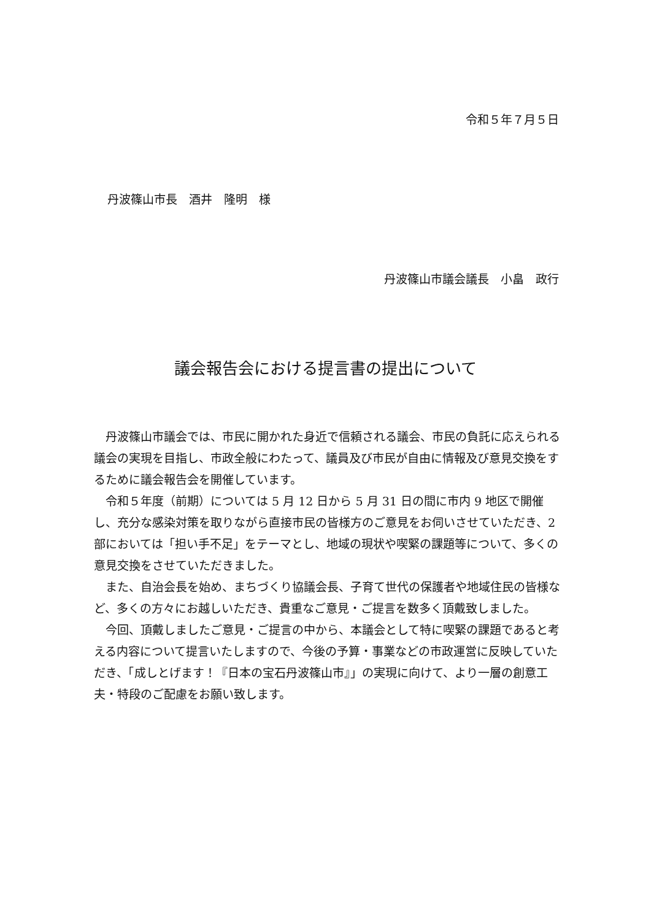令和５年７月５日
丹波篠山市長　酒井　隆明　様
丹波篠山市議会議長　小畠　政行
議会報告会における提言書の提出について
丹波篠山市議会では、市民に開かれた身近で信頼される議会、市民の負託に応えられる議会の実現を目指し、市政全般にわたって、議員及び市民が自由に情報及び意見交換をするために議会報告会を開催しています。
令和５年度（前期）については 5 月 12 日から 5 月 31 日の間に市内 9 地区で開催し、充分な感染対策を取りながら直接市民の皆様方のご意見をお伺いさせていただき、2 部においては「担い手不足」をテーマとし、地域の現状や喫緊の課題等について、多くの意見交換をさせていただきました。
また、自治会長を始め、まちづくり協議会長、子育て世代の保護者や地域住民の皆様など、多くの方々にお越しいただき、貴重なご意見・ご提言を数多く頂戴致しました。
今回、頂戴しましたご意見・ご提言の中から、本議会として特に喫緊の課題であると考える内容について提言いたしますので、今後の予算・事業などの市政運営に反映していただき、「成しとげます！『日本の宝石丹波篠山市』」の実現に向けて、より一層の創意工夫・特段のご配慮をお願い致します。